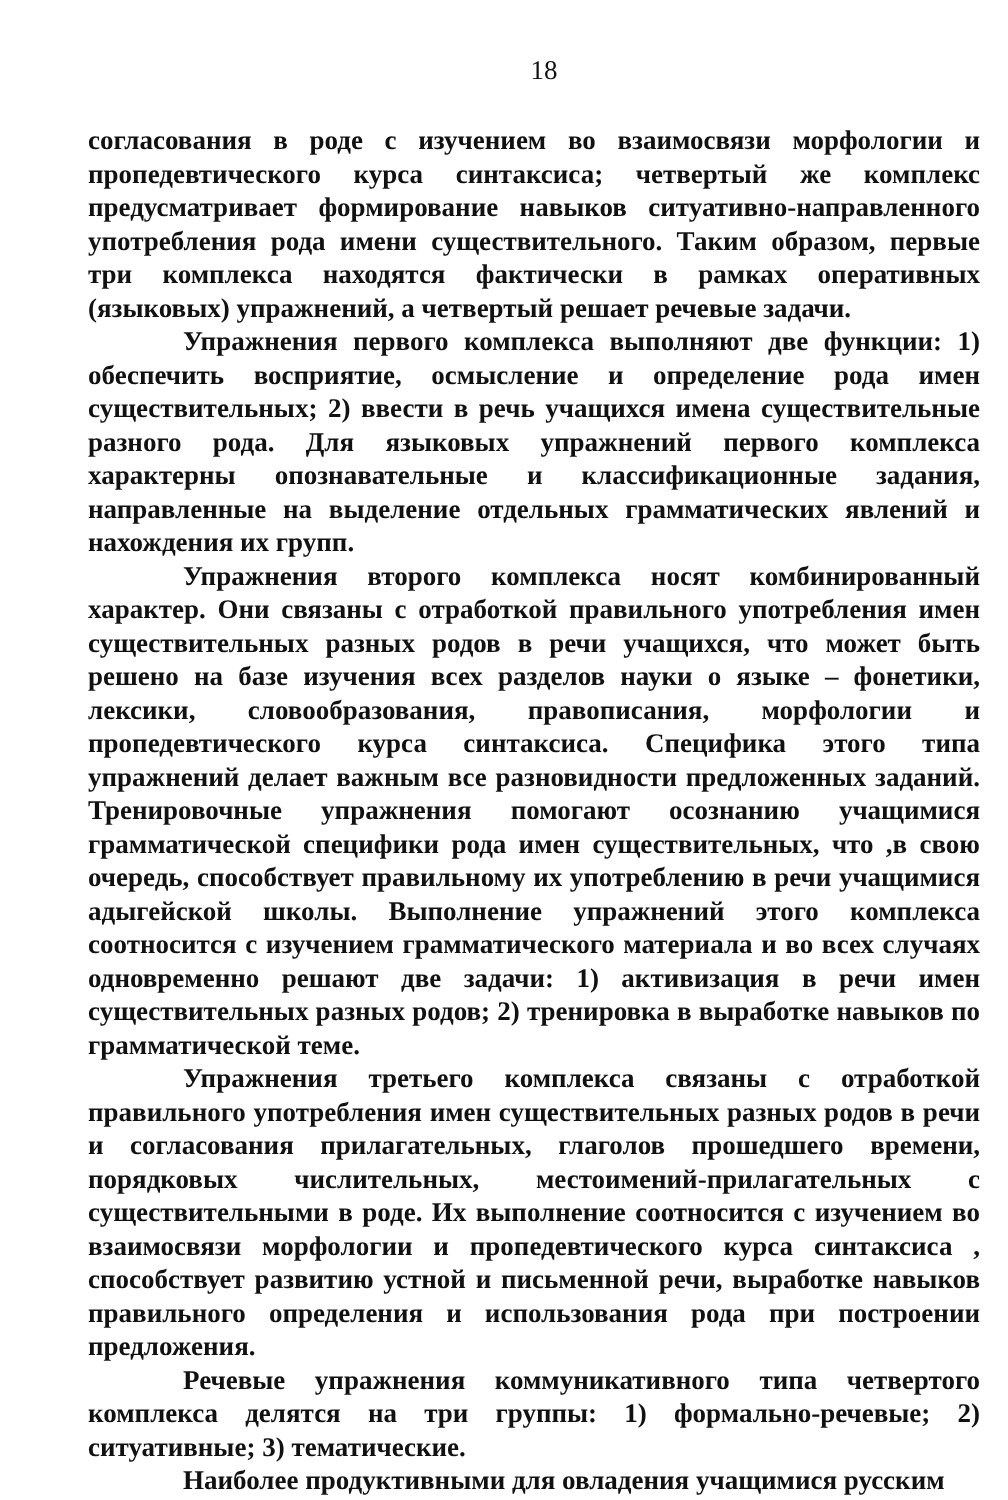18
согласования в роде с изучением во взаимосвязи морфологии и пропедевтического курса синтаксиса; четвертый же комплекс предусматривает формирование навыков ситуативно-направленного употребления рода имени существительного. Таким образом, первые три комплекса находятся фактически в рамках оперативных (языковых) упражнений, а четвертый решает речевые задачи.
Упражнения первого комплекса выполняют две функции: 1) обеспечить восприятие, осмысление и определение рода имен существительных; 2) ввести в речь учащихся имена существительные разного рода. Для языковых упражнений первого комплекса характерны опознавательные и классификационные задания, направленные на выделение отдельных грамматических явлений и нахождения их групп.
Упражнения второго комплекса носят комбинированный характер. Они связаны с отработкой правильного употребления имен существительных разных родов в речи учащихся, что может быть решено на базе изучения всех разделов науки о языке – фонетики, лексики, словообразования, правописания, морфологии и пропедевтического курса синтаксиса. Специфика этого типа упражнений делает важным все разновидности предложенных заданий. Тренировочные упражнения помогают осознанию учащимися грамматической специфики рода имен существительных, что ,в свою очередь, способствует правильному их употреблению в речи учащимися адыгейской школы. Выполнение упражнений этого комплекса соотносится с изучением грамматического материала и во всех случаях одновременно решают две задачи: 1) активизация в речи имен существительных разных родов; 2) тренировка в выработке навыков по грамматической теме.
Упражнения третьего комплекса связаны с отработкой правильного употребления имен существительных разных родов в речи и согласования прилагательных, глаголов прошедшего времени, порядковых числительных, местоимений-прилагательных с существительными в роде. Их выполнение соотносится с изучением во взаимосвязи морфологии и пропедевтического курса синтаксиса , способствует развитию устной и письменной речи, выработке навыков правильного определения и использования рода при построении предложения.
Речевые упражнения коммуникативного типа четвертого комплекса делятся на три группы: 1) формально-речевые; 2) ситуативные; 3) тематические.
Наиболее продуктивными для овладения учащимися русским